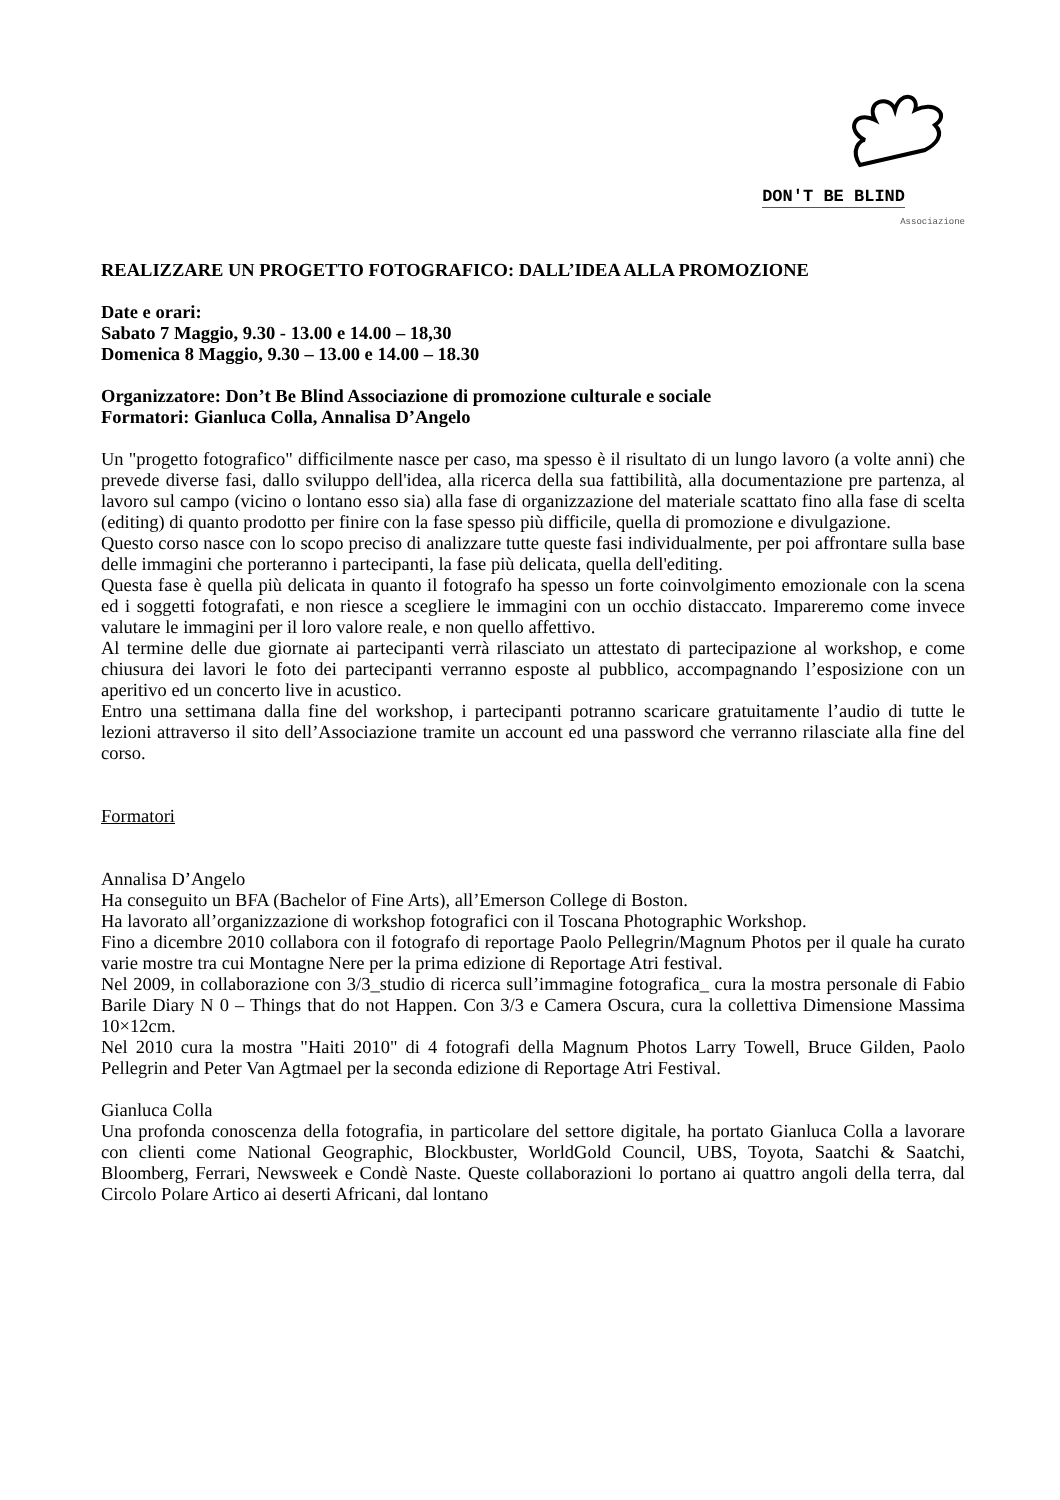DON'T BE BLIND
Associazione
REALIZZARE UN PROGETTO FOTOGRAFICO: DALL’IDEA ALLA PROMOZIONE
Date e orari:
Sabato 7 Maggio, 9.30 - 13.00 e 14.00 – 18,30
Domenica 8 Maggio, 9.30 – 13.00 e 14.00 – 18.30
Organizzatore: Don’t Be Blind Associazione di promozione culturale e sociale
Formatori: Gianluca Colla, Annalisa D’Angelo
Un "progetto fotografico" difficilmente nasce per caso, ma spesso è il risultato di un lungo lavoro (a volte anni) che prevede diverse fasi, dallo sviluppo dell'idea, alla ricerca della sua fattibilità, alla documentazione pre partenza, al lavoro sul campo (vicino o lontano esso sia) alla fase di organizzazione del materiale scattato fino alla fase di scelta (editing) di quanto prodotto per finire con la fase spesso più difficile, quella di promozione e divulgazione.
Questo corso nasce con lo scopo preciso di analizzare tutte queste fasi individualmente, per poi affrontare sulla base delle immagini che porteranno i partecipanti, la fase più delicata, quella dell'editing.
Questa fase è quella più delicata in quanto il fotografo ha spesso un forte coinvolgimento emozionale con la scena ed i soggetti fotografati, e non riesce a scegliere le immagini con un occhio distaccato. Impareremo come invece valutare le immagini per il loro valore reale, e non quello affettivo.
Al termine delle due giornate ai partecipanti verrà rilasciato un attestato di partecipazione al workshop, e come chiusura dei lavori le foto dei partecipanti verranno esposte al pubblico, accompagnando l’esposizione con un aperitivo ed un concerto live in acustico.
Entro una settimana dalla fine del workshop, i partecipanti potranno scaricare gratuitamente l’audio di tutte le lezioni attraverso il sito dell’Associazione tramite un account ed una password che verranno rilasciate alla fine del corso.
Formatori
Annalisa D’Angelo
Ha conseguito un BFA (Bachelor of Fine Arts), all’Emerson College di Boston.
Ha lavorato all’organizzazione di workshop fotografici con il Toscana Photographic Workshop.
Fino a dicembre 2010 collabora con il fotografo di reportage Paolo Pellegrin/Magnum Photos per il quale ha curato varie mostre tra cui Montagne Nere per la prima edizione di Reportage Atri festival.
Nel 2009, in collaborazione con 3/3_studio di ricerca sull’immagine fotografica_ cura la mostra personale di Fabio Barile Diary N 0 – Things that do not Happen. Con 3/3 e Camera Oscura, cura la collettiva Dimensione Massima 10×12cm.
Nel 2010 cura la mostra "Haiti 2010" di 4 fotografi della Magnum Photos Larry Towell, Bruce Gilden, Paolo Pellegrin and Peter Van Agtmael per la seconda edizione di Reportage Atri Festival.
Gianluca Colla
Una profonda conoscenza della fotografia, in particolare del settore digitale, ha portato Gianluca Colla a lavorare con clienti come National Geographic, Blockbuster, WorldGold Council, UBS, Toyota, Saatchi & Saatchi, Bloomberg, Ferrari, Newsweek e Condè Naste. Queste collaborazioni lo portano ai quattro angoli della terra, dal Circolo Polare Artico ai deserti Africani, dal lontano